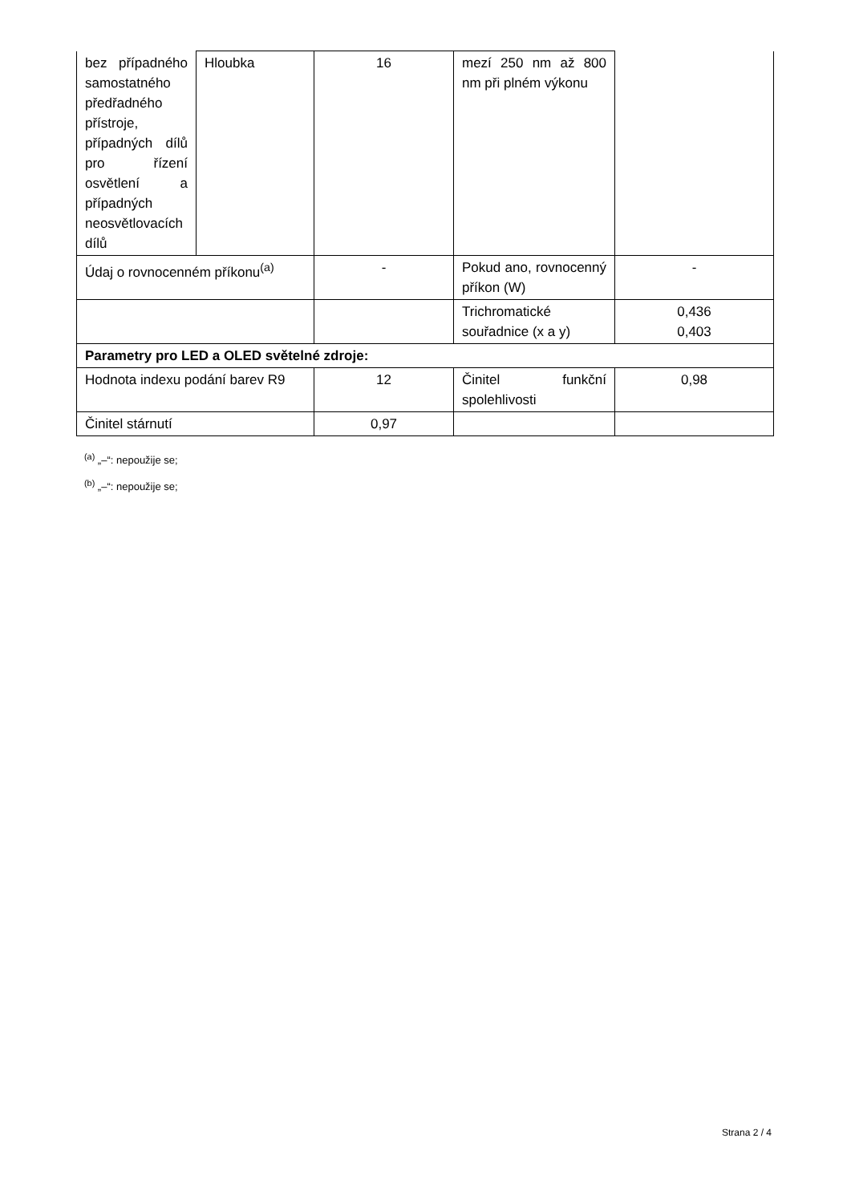| bez případného samostatného předřadného přístroje, případných dílů pro řízení osvětlení a případných neosvětlovacích dílů | Hloubka | 16 | mezí 250 nm až 800 nm při plném výkonu | |
| Údaj o rovnocenném příkonu<sup>(a)</sup> | | - | Pokud ano, rovnocenný příkon (W) | - |
| | | | Trichromatické souřadnice (x a y) | 0,436 0,403 |
| Parametry pro LED a OLED světelné zdroje: | | | | |
| Hodnota indexu podání barev R9 | | 12 | Činitel funkční spolehlivosti | 0,98 |
| Činitel stárnutí | | 0,97 | | |
<sup>(a)</sup> „–“: nepoužije se;
<sup>(b)</sup> „–“: nepoužije se;
Strana 2 / 4